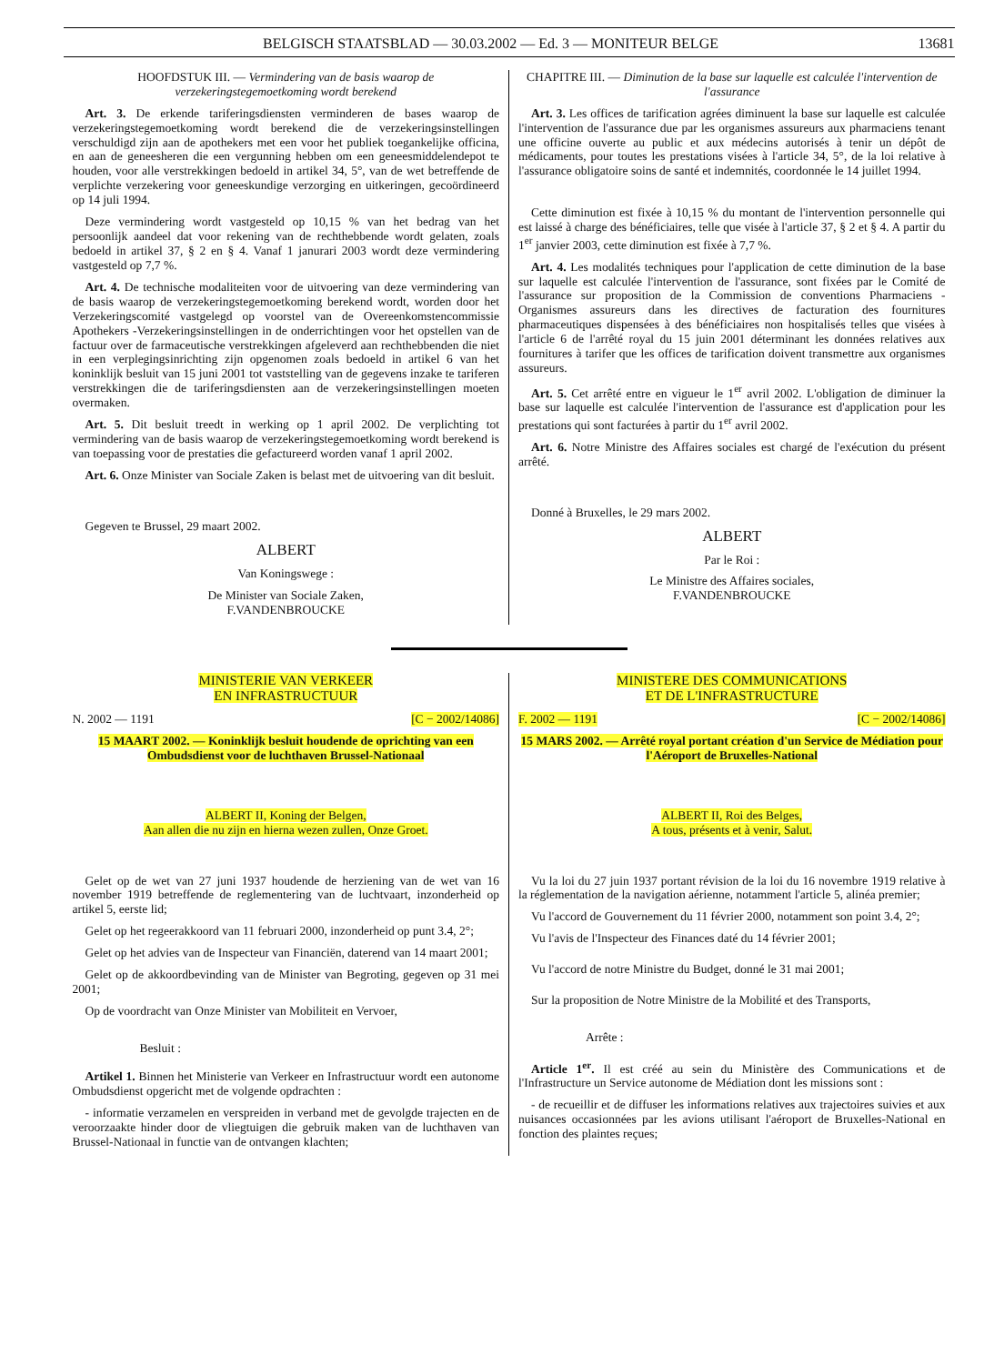BELGISCH STAATSBLAD — 30.03.2002 — Ed. 3 — MONITEUR BELGE 13681
HOOFDSTUK III. — Vermindering van de basis waarop de verzekeringstegemoetkoming wordt berekend
Art. 3. De erkende tariferingsdiensten verminderen de bases waarop de verzekeringstegemoetkoming wordt berekend die de verzekeringsinstellingen verschuldigd zijn aan de apothekers met een voor het publiek toegankelijke officina, en aan de geneesheren die een vergunning hebben om een geneesmiddelendepot te houden, voor alle verstrekkingen bedoeld in artikel 34, 5°, van de wet betreffende de verplichte verzekering voor geneeskundige verzorging en uitkeringen, gecoördineerd op 14 juli 1994.
Deze vermindering wordt vastgesteld op 10,15 % van het bedrag van het persoonlijk aandeel dat voor rekening van de rechthebbende wordt gelaten, zoals bedoeld in artikel 37, § 2 en § 4. Vanaf 1 janurari 2003 wordt deze vermindering vastgesteld op 7,7 %.
Art. 4. De technische modaliteiten voor de uitvoering van deze vermindering van de basis waarop de verzekeringstegemoetkoming berekend wordt, worden door het Verzekeringscomité vastgelegd op voorstel van de Overeenkomstencommissie Apothekers -Verzekeringsinstellingen in de onderrichtingen voor het opstellen van de factuur over de farmaceutische verstrekkingen afgeleverd aan rechthebbenden die niet in een verplegingsinrichting zijn opgenomen zoals bedoeld in artikel 6 van het koninklijk besluit van 15 juni 2001 tot vaststelling van de gegevens inzake te tariferen verstrekkingen die de tariferingsdiensten aan de verzekeringsinstellingen moeten overmaken.
Art. 5. Dit besluit treedt in werking op 1 april 2002. De verplichting tot vermindering van de basis waarop de verzekeringstegemoetkoming wordt berekend is van toepassing voor de prestaties die gefactureerd worden vanaf 1 april 2002.
Art. 6. Onze Minister van Sociale Zaken is belast met de uitvoering van dit besluit.
Gegeven te Brussel, 29 maart 2002.
ALBERT
Van Koningswege :
De Minister van Sociale Zaken,
F.VANDENBROUCKE
CHAPITRE III. — Diminution de la base sur laquelle est calculée l'intervention de l'assurance
Art. 3. Les offices de tarification agrées diminuent la base sur laquelle est calculée l'intervention de l'assurance due par les organismes assureurs aux pharmaciens tenant une officine ouverte au public et aux médecins autorisés à tenir un dépôt de médicaments, pour toutes les prestations visées à l'article 34, 5°, de la loi relative à l'assurance obligatoire soins de santé et indemnités, coordonnée le 14 juillet 1994.
Cette diminution est fixée à 10,15 % du montant de l'intervention personnelle qui est laissé à charge des bénéficiaires, telle que visée à l'article 37, § 2 et § 4. A partir du 1<sup>er</sup> janvier 2003, cette diminution est fixée à 7,7 %.
Art. 4. Les modalités techniques pour l'application de cette diminution de la base sur laquelle est calculée l'intervention de l'assurance, sont fixées par le Comité de l'assurance sur proposition de la Commission de conventions Pharmaciens - Organismes assureurs dans les directives de facturation des fournitures pharmaceutiques dispensées à des bénéficiaires non hospitalisés telles que visées à l'article 6 de l'arrêté royal du 15 juin 2001 déterminant les données relatives aux fournitures à tarifer que les offices de tarification doivent transmettre aux organismes assureurs.
Art. 5. Cet arrêté entre en vigueur le 1<sup>er</sup> avril 2002. L'obligation de diminuer la base sur laquelle est calculée l'intervention de l'assurance est d'application pour les prestations qui sont facturées à partir du 1<sup>er</sup> avril 2002.
Art. 6. Notre Ministre des Affaires sociales est chargé de l'exécution du présent arrêté.
Donné à Bruxelles, le 29 mars 2002.
ALBERT
Par le Roi :
Le Ministre des Affaires sociales,
F.VANDENBROUCKE
MINISTERIE VAN VERKEER
EN INFRASTRUCTUUR
N. 2002 — 1191 [C − 2002/14086]
15 MAART 2002. — Koninklijk besluit houdende de oprichting van een Ombudsdienst voor de luchthaven Brussel-Nationaal
ALBERT II, Koning der Belgen,
Aan allen die nu zijn en hierna wezen zullen, Onze Groet.
Gelet op de wet van 27 juni 1937 houdende de herziening van de wet van 16 november 1919 betreffende de reglementering van de luchtvaart, inzonderheid op artikel 5, eerste lid;
Gelet op het regeerakkoord van 11 februari 2000, inzonderheid op punt 3.4, 2°;
Gelet op het advies van de Inspecteur van Financiën, daterend van 14 maart 2001;
Gelet op de akkoordbevinding van de Minister van Begroting, gegeven op 31 mei 2001;
Op de voordracht van Onze Minister van Mobiliteit en Vervoer,
Besluit :
Artikel 1. Binnen het Ministerie van Verkeer en Infrastructuur wordt een autonome Ombudsdienst opgericht met de volgende opdrachten :
- informatie verzamelen en verspreiden in verband met de gevolgde trajecten en de veroorzaakte hinder door de vliegtuigen die gebruik maken van de luchthaven van Brussel-Nationaal in functie van de ontvangen klachten;
MINISTERE DES COMMUNICATIONS
ET DE L'INFRASTRUCTURE
F. 2002 — 1191 [C − 2002/14086]
15 MARS 2002. — Arrêté royal portant création d'un Service de Médiation pour l'Aéroport de Bruxelles-National
ALBERT II, Roi des Belges,
A tous, présents et à venir, Salut.
Vu la loi du 27 juin 1937 portant révision de la loi du 16 novembre 1919 relative à la réglementation de la navigation aérienne, notamment l'article 5, alinéa premier;
Vu l'accord de Gouvernement du 11 février 2000, notamment son point 3.4, 2°;
Vu l'avis de l'Inspecteur des Finances daté du 14 février 2001;
Vu l'accord de notre Ministre du Budget, donné le 31 mai 2001;
Sur la proposition de Notre Ministre de la Mobilité et des Transports,
Arrête :
Article 1<sup>er</sup>. Il est créé au sein du Ministère des Communications et de l'Infrastructure un Service autonome de Médiation dont les missions sont :
- de recueillir et de diffuser les informations relatives aux trajectoires suivies et aux nuisances occasionnées par les avions utilisant l'aéroport de Bruxelles-National en fonction des plaintes reçues;